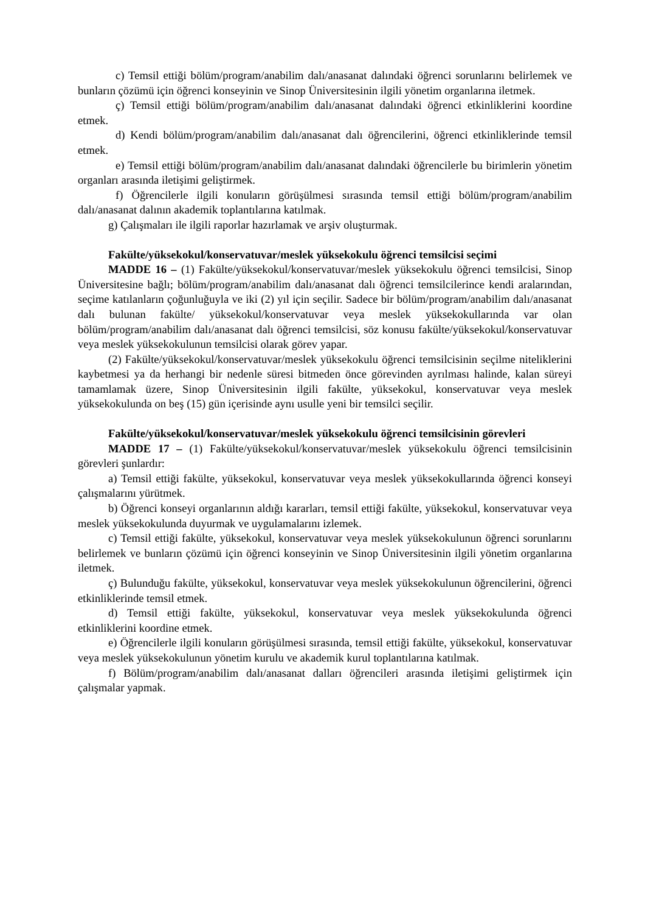c) Temsil ettiği bölüm/program/anabilim dalı/anasanat dalındaki öğrenci sorunlarını belirlemek ve bunların çözümü için öğrenci konseyinin ve Sinop Üniversitesinin ilgili yönetim organlarına iletmek.
ç) Temsil ettiği bölüm/program/anabilim dalı/anasanat dalındaki öğrenci etkinliklerini koordine etmek.
d) Kendi bölüm/program/anabilim dalı/anasanat dalı öğrencilerini, öğrenci etkinliklerinde temsil etmek.
e) Temsil ettiği bölüm/program/anabilim dalı/anasanat dalındaki öğrencilerle bu birimlerin yönetim organları arasında iletişimi geliştirmek.
f) Öğrencilerle ilgili konuların görüşülmesi sırasında temsil ettiği bölüm/program/anabilim dalı/anasanat dalının akademik toplantılarına katılmak.
g) Çalışmaları ile ilgili raporlar hazırlamak ve arşiv oluşturmak.
Fakülte/yüksekokul/konservatuvar/meslek yüksekokulu öğrenci temsilcisi seçimi
MADDE 16 – (1) Fakülte/yüksekokul/konservatuvar/meslek yüksekokulu öğrenci temsilcisi, Sinop Üniversitesine bağlı; bölüm/program/anabilim dalı/anasanat dalı öğrenci temsilcilerince kendi aralarından, seçime katılanların çoğunluğuyla ve iki (2) yıl için seçilir. Sadece bir bölüm/program/anabilim dalı/anasanat dalı bulunan fakülte/ yüksekokul/konservatuvar veya meslek yüksekokullarında var olan bölüm/program/anabilim dalı/anasanat dalı öğrenci temsilcisi, söz konusu fakülte/yüksekokul/konservatuvar veya meslek yüksekokulunun temsilcisi olarak görev yapar.
(2) Fakülte/yüksekokul/konservatuvar/meslek yüksekokulu öğrenci temsilcisinin seçilme niteliklerini kaybetmesi ya da herhangi bir nedenle süresi bitmeden önce görevinden ayrılması halinde, kalan süreyi tamamlamak üzere, Sinop Üniversitesinin ilgili fakülte, yüksekokul, konservatuvar veya meslek yüksekokulunda on beş (15) gün içerisinde aynı usulle yeni bir temsilci seçilir.
Fakülte/yüksekokul/konservatuvar/meslek yüksekokulu öğrenci temsilcisinin görevleri
MADDE 17 – (1) Fakülte/yüksekokul/konservatuvar/meslek yüksekokulu öğrenci temsilcisinin görevleri şunlardır:
a) Temsil ettiği fakülte, yüksekokul, konservatuvar veya meslek yüksekokullarında öğrenci konseyi çalışmalarını yürütmek.
b) Öğrenci konseyi organlarının aldığı kararları, temsil ettiği fakülte, yüksekokul, konservatuvar veya meslek yüksekokulunda duyurmak ve uygulamalarını izlemek.
c) Temsil ettiği fakülte, yüksekokul, konservatuvar veya meslek yüksekokulunun öğrenci sorunlarını belirlemek ve bunların çözümü için öğrenci konseyinin ve Sinop Üniversitesinin ilgili yönetim organlarına iletmek.
ç) Bulunduğu fakülte, yüksekokul, konservatuvar veya meslek yüksekokulunun öğrencilerini, öğrenci etkinliklerinde temsil etmek.
d) Temsil ettiği fakülte, yüksekokul, konservatuvar veya meslek yüksekokulunda öğrenci etkinliklerini koordine etmek.
e) Öğrencilerle ilgili konuların görüşülmesi sırasında, temsil ettiği fakülte, yüksekokul, konservatuvar veya meslek yüksekokulunun yönetim kurulu ve akademik kurul toplantılarına katılmak.
f) Bölüm/program/anabilim dalı/anasanat dalları öğrencileri arasında iletişimi geliştirmek için çalışmalar yapmak.